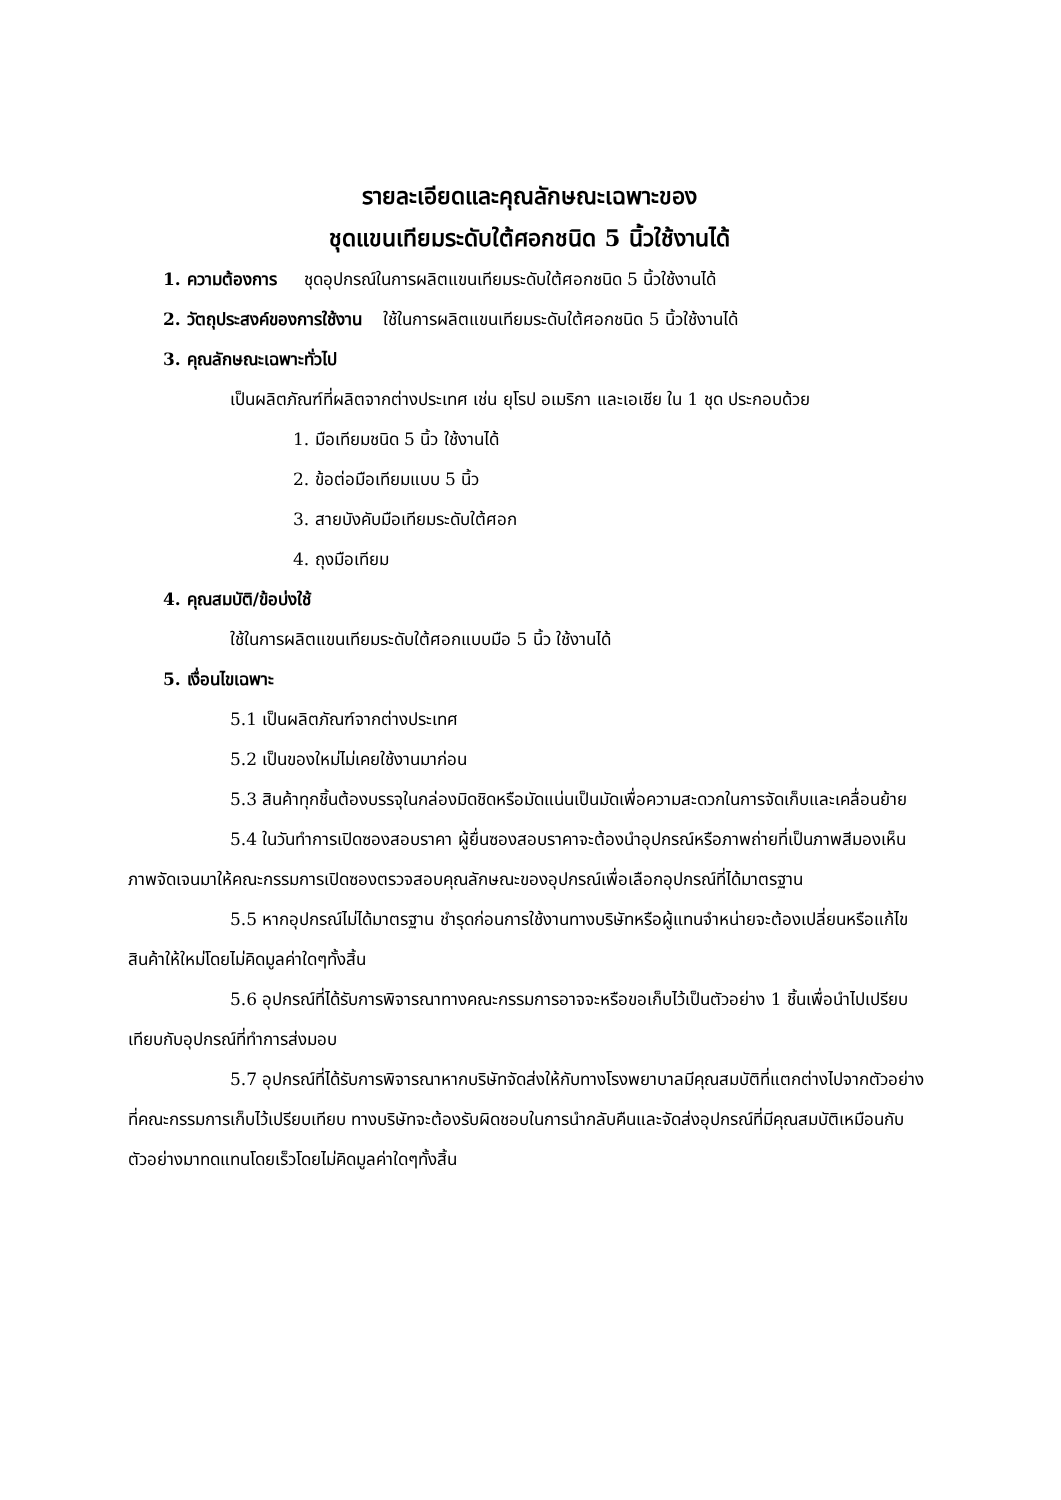รายละเอียดและคุณลักษณะเฉพาะของ
ชุดแขนเทียมระดับใต้ศอกชนิด 5 นิ้วใช้งานได้
1. ความต้องการ ชุดอุปกรณ์ในการผลิตแขนเทียมระดับใต้ศอกชนิด 5 นิ้วใช้งานได้
2. วัตถุประสงค์ของการใช้งาน ใช้ในการผลิตแขนเทียมระดับใต้ศอกชนิด 5 นิ้วใช้งานได้
3. คุณลักษณะเฉพาะทั่วไป
เป็นผลิตภัณฑ์ที่ผลิตจากต่างประเทศ เช่น ยุโรป อเมริกา และเอเชีย ใน 1 ชุด ประกอบด้วย
1. มือเทียมชนิด 5 นิ้ว ใช้งานได้
2. ข้อต่อมือเทียมแบบ 5 นิ้ว
3. สายบังคับมือเทียมระดับใต้ศอก
4. ถุงมือเทียม
4. คุณสมบัติ/ข้อบ่งใช้
ใช้ในการผลิตแขนเทียมระดับใต้ศอกแบบมือ 5 นิ้ว ใช้งานได้
5. เงื่อนไขเฉพาะ
5.1 เป็นผลิตภัณฑ์จากต่างประเทศ
5.2 เป็นของใหม่ไม่เคยใช้งานมาก่อน
5.3 สินค้าทุกชิ้นต้องบรรจุในกล่องมิดชิดหรือมัดแน่นเป็นมัดเพื่อความสะดวกในการจัดเก็บและเคลื่อนย้าย
5.4 ในวันทำการเปิดซองสอบราคา ผู้ยื่นซองสอบราคาจะต้องนำอุปกรณ์หรือภาพถ่ายที่เป็นภาพสีมองเห็นภาพจัดเจนมาให้คณะกรรมการเปิดซองตรวจสอบคุณลักษณะของอุปกรณ์เพื่อเลือกอุปกรณ์ที่ได้มาตรฐาน
5.5 หากอุปกรณ์ไม่ได้มาตรฐาน ชำรุดก่อนการใช้งานทางบริษัทหรือผู้แทนจำหน่ายจะต้องเปลี่ยนหรือแก้ไขสินค้าให้ใหม่โดยไม่คิดมูลค่าใดๆทั้งสิ้น
5.6 อุปกรณ์ที่ได้รับการพิจารณาทางคณะกรรมการอาจจะหรือขอเก็บไว้เป็นตัวอย่าง 1 ชิ้นเพื่อนำไปเปรียบเทียบกับอุปกรณ์ที่ทำการส่งมอบ
5.7 อุปกรณ์ที่ได้รับการพิจารณาหากบริษัทจัดส่งให้กับทางโรงพยาบาลมีคุณสมบัติที่แตกต่างไปจากตัวอย่างที่คณะกรรมการเก็บไว้เปรียบเทียบ ทางบริษัทจะต้องรับผิดชอบในการนำกลับคืนและจัดส่งอุปกรณ์ที่มีคุณสมบัติเหมือนกับตัวอย่างมาทดแทนโดยเร็วโดยไม่คิดมูลค่าใดๆทั้งสิ้น